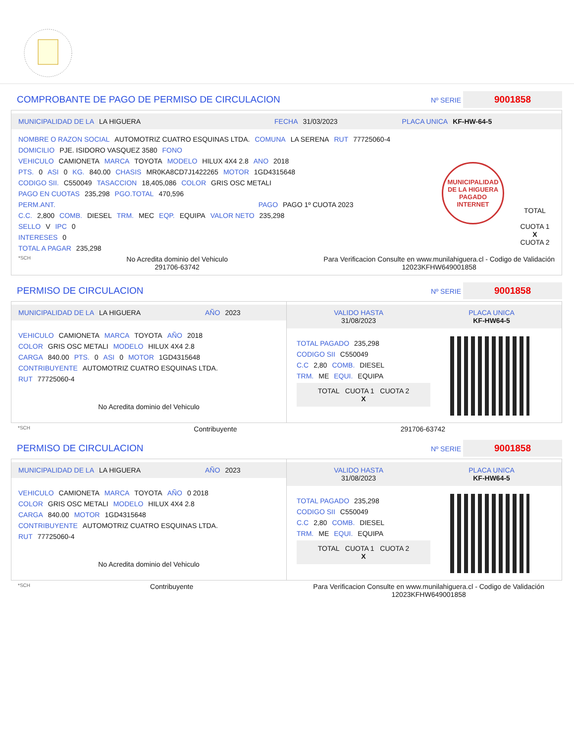COMPROBANTE DE PAGO DE PERMISO DE CIRCULACION Nº SERIE 9001858
MUNICIPALIDAD DE LA LA HIGUERA FECHA 31/03/2023 PLACA UNICA KF-HW-64-5
NOMBRE O RAZON SOCIAL AUTOMOTRIZ CUATRO ESQUINAS LTDA. COMUNA LA SERENA RUT 77725060-4
DOMICILIO PJE. ISIDORO VASQUEZ 3580 FONO
VEHICULO CAMIONETA MARCA TOYOTA MODELO HILUX 4X4 2.8 ANO 2018
PTS. 0 ASI 0 KG. 840.00 CHASIS MR0KA8CD7J1422265 MOTOR 1GD4315648
CODIGO SII. C550049 TASACCION 18,405,086 COLOR GRIS OSC METALI
PAGO EN CUOTAS 235,298 PGO.TOTAL 470,596
PERM.ANT. PAGO PAGO 1º CUOTA 2023
C.C. 2,800 COMB. DIESEL TRM. MEC EQP. EQUIPA VALOR NETO 235,298
SELLO V IPC 0
INTERESES 0
TOTAL A PAGAR 235,298
MUNICIPALIDAD DE LA HIGUERA
PAGADO INTERNET
TOTAL
CUOTA 1
X
CUOTA 2
*SCH No Acredita dominio del Vehiculo
291706-63742 Para Verificacion Consulte en www.munilahiguera.cl - Codigo de Validación
12023KFHW649001858
PERMISO DE CIRCULACION Nº SERIE 9001858
MUNICIPALIDAD DE LA LA HIGUERA AÑO 2023
VEHICULO CAMIONETA MARCA TOYOTA AÑO 2018
COLOR GRIS OSC METALI MODELO HILUX 4X4 2.8
CARGA 840.00 PTS. 0 ASI 0 MOTOR 1GD4315648
CONTRIBUYENTE AUTOMOTRIZ CUATRO ESQUINAS LTDA.
RUT 77725060-4
No Acredita dominio del Vehiculo
VALIDO HASTA
31/08/2023 PLACA UNICA
KF-HW64-5
TOTAL PAGADO 235,298
CODIGO SII C550049
C.C 2,80 COMB. DIESEL
TRM. ME EQUI. EQUIPA
TOTAL CUOTA 1 CUOTA 2
X
*SCH Contribuyente 291706-63742
PERMISO DE CIRCULACION Nº SERIE 9001858
MUNICIPALIDAD DE LA LA HIGUERA AÑO 2023
VEHICULO CAMIONETA MARCA TOYOTA AÑO 0 2018
COLOR GRIS OSC METALI MODELO HILUX 4X4 2.8
CARGA 840.00 MOTOR 1GD4315648
CONTRIBUYENTE AUTOMOTRIZ CUATRO ESQUINAS LTDA.
RUT 77725060-4
No Acredita dominio del Vehiculo
VALIDO HASTA
31/08/2023 PLACA UNICA
KF-HW64-5
TOTAL PAGADO 235,298
CODIGO SII C550049
C.C 2,80 COMB. DIESEL
TRM. ME EQUI. EQUIPA
TOTAL CUOTA 1 CUOTA 2
X
*SCH Contribuyente Para Verificacion Consulte en www.munilahiguera.cl - Codigo de Validación
12023KFHW649001858